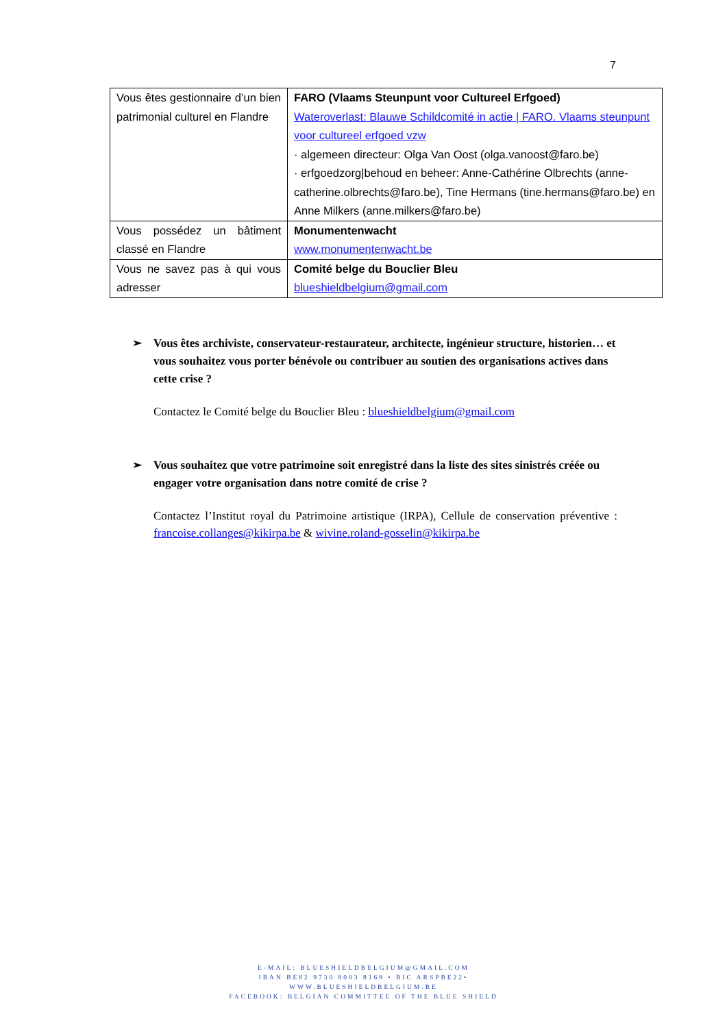7
| Vous êtes gestionnaire d’un bien patrimonial culturel en Flandre | FARO (Vlaams Steunpunt voor Cultureel Erfgoed) Wateroverlast: Blauwe Schildcomité in actie / FARO. Vlaams steunpunt voor cultureel erfgoed vzw · algemeen directeur: Olga Van Oost (olga.vanoost@faro.be) · erfgoedzorg/behoud en beheer: Anne-Cathérine Olbrechts (anne-catherine.olbrechts@faro.be), Tine Hermans (tine.hermans@faro.be) en Anne Milkers (anne.milkers@faro.be) |
| Vous possédez un bâtiment classé en Flandre | Monumentenwacht www.monumentenwacht.be |
| Vous ne savez pas à qui vous adresser | Comité belge du Bouclier Bleu blueshieldbelgium@gmail.com |
➢ Vous êtes archiviste, conservateur-restaurateur, architecte, ingénieur structure, historien… et vous souhaitez vous porter bénévole ou contribuer au soutien des organisations actives dans cette crise ?
Contactez le Comité belge du Bouclier Bleu : blueshieldbelgium@gmail.com
➢ Vous souhaitez que votre patrimoine soit enregistré dans la liste des sites sinistrés créée ou engager votre organisation dans notre comité de crise ?
Contactez l’Institut royal du Patrimoine artistique (IRPA), Cellule de conservation préventive : francoise.collanges@kikirpa.be & wivine.roland-gosselin@kikirpa.be
E-MAIL: BLUESHIELDBELGIUM@GMAIL.COM
IBAN BE82 9730 8003 8168 • BIC ARSPBE22•
WWW.BLUESHIELDBELGIUM.BE
FACEBOOK: BELGIAN COMMITTEE OF THE BLUE SHIELD